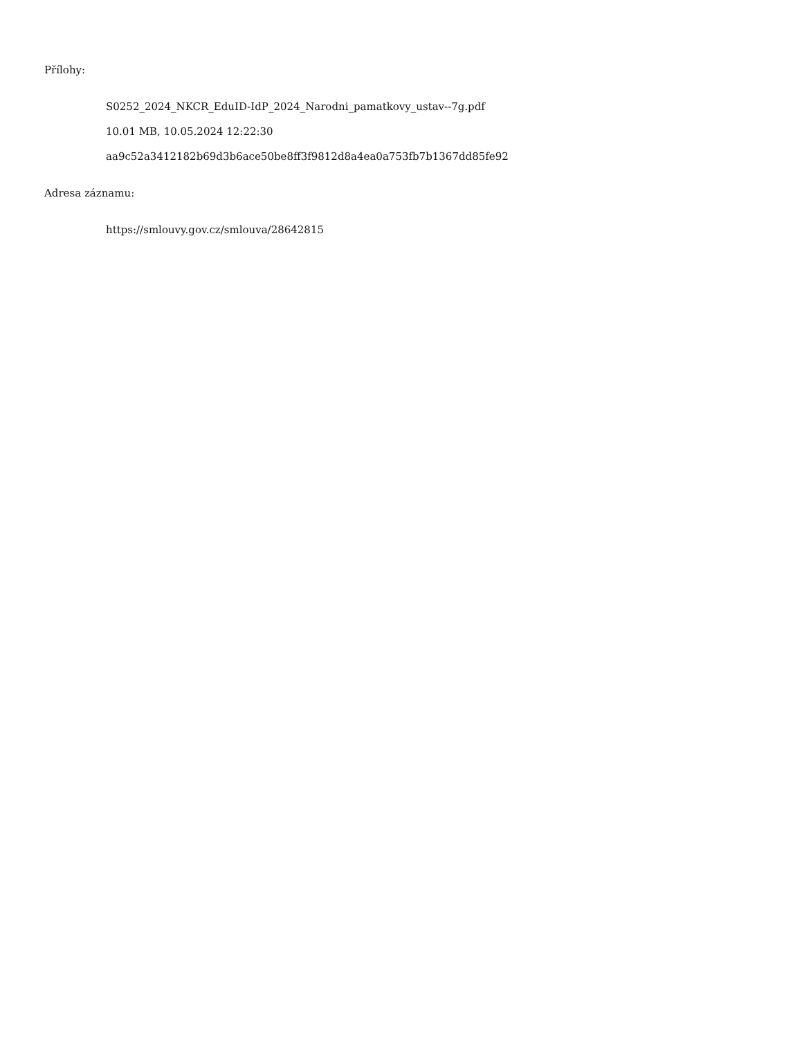Přílohy:
S0252_2024_NKCR_EduID-IdP_2024_Narodni_pamatkovy_ustav--7g.pdf
10.01 MB, 10.05.2024 12:22:30
aa9c52a3412182b69d3b6ace50be8ff3f9812d8a4ea0a753fb7b1367dd85fe92
Adresa záznamu:
https://smlouvy.gov.cz/smlouva/28642815